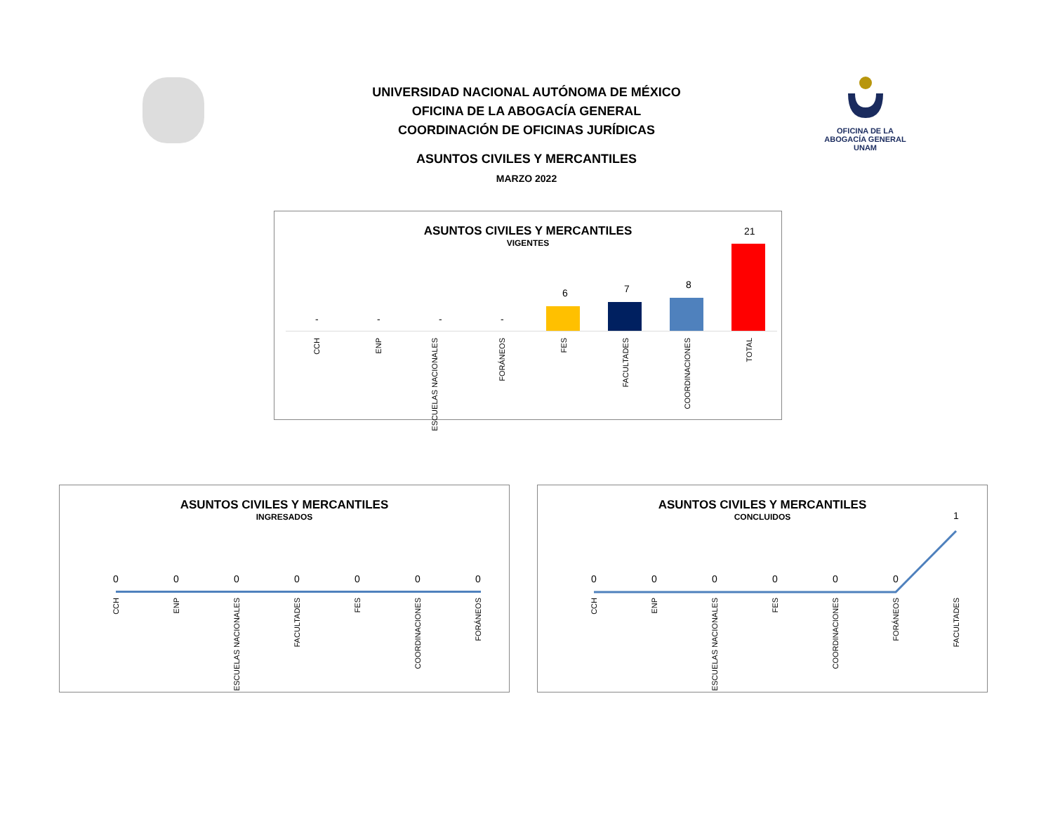UNIVERSIDAD NACIONAL AUTÓNOMA DE MÉXICO
OFICINA DE LA ABOGACÍA GENERAL
COORDINACIÓN DE OFICINAS JURÍDICAS
ASUNTOS CIVILES Y MERCANTILES
MARZO 2022
OFICINA DE LA
ABOGACÍA GENERAL
UNAM
ASUNTOS CIVILES Y MERCANTILES
VIGENTES
- - - -
6 7 8
21
CCH
ENP
ESCUELAS NACIONALES
FORÁNEOS
FES
FACULTADES
COORDINACIONES
TOTAL
ASUNTOS CIVILES Y MERCANTILES
INGRESADOS
0 0 0 0 0 0 0
CCH
ENP
ESCUELAS NACIONALES
FACULTADES
FES
COORDINACIONES
FORÁNEOS
ASUNTOS CIVILES Y MERCANTILES
CONCLUIDOS
0 0 0 0 0 0
1
CCH
ENP
ESCUELAS NACIONALES
FES
COORDINACIONES
FORÁNEOS
FACULTADES